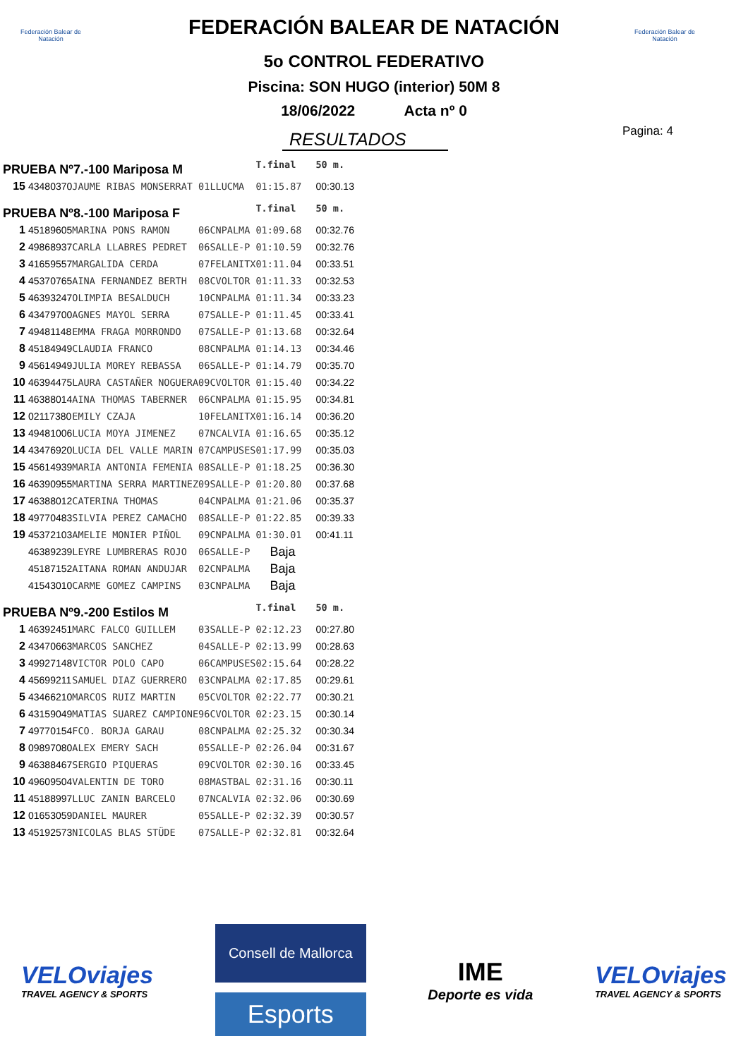Federación Balear de Natación
Federación Balear de Natación
FEDERACIÓN BALEAR DE NATACIÓN
5o CONTROL FEDERATIVO
Piscina: SON HUGO (interior) 50M 8
18/06/2022 Acta nº 0
RESULTADOS
Pagina: 4
| PRUEBA Nº7.-100 Mariposa M | | | | | T.final | 50 m. |
| 15 | 43480370 | JAUME RIBAS MONSERRAT | 01 | LLUCMA | 01:15.87 | 00:30.13 |
| PRUEBA Nº8.-100 Mariposa F | | | | | T.final | 50 m. |
| 1 | 45189605 | MARINA PONS RAMON | 06 | CNPALMA | 01:09.68 | 00:32.76 |
| 2 | 49868937 | CARLA LLABRES PEDRET | 06 | SALLE-P | 01:10.59 | 00:32.76 |
| 3 | 41659557 | MARGALIDA CERDA | 07 | FELANITX | 01:11.04 | 00:33.51 |
| 4 | 45370765 | AINA FERNANDEZ BERTH | 08 | CVOLTOR | 01:11.33 | 00:32.53 |
| 5 | 46393247 | OLIMPIA BESALDUCH | 10 | CNPALMA | 01:11.34 | 00:33.23 |
| 6 | 43479700 | AGNES MAYOL SERRA | 07 | SALLE-P | 01:11.45 | 00:33.41 |
| 7 | 49481148 | EMMA FRAGA MORRONDO | 07 | SALLE-P | 01:13.68 | 00:32.64 |
| 8 | 45184949 | CLAUDIA FRANCO | 08 | CNPALMA | 01:14.13 | 00:34.46 |
| 9 | 45614949 | JULIA MOREY REBASSA | 06 | SALLE-P | 01:14.79 | 00:35.70 |
| 10 | 46394475 | LAURA CASTAÑER NOGUERA | 09 | CVOLTOR | 01:15.40 | 00:34.22 |
| 11 | 46388014 | AINA THOMAS TABERNER | 06 | CNPALMA | 01:15.95 | 00:34.81 |
| 12 | 02117380 | EMILY CZAJA | 10 | FELANITX | 01:16.14 | 00:36.20 |
| 13 | 49481006 | LUCIA MOYA JIMENEZ | 07 | NCALVIA | 01:16.65 | 00:35.12 |
| 14 | 43476920 | LUCIA DEL VALLE MARIN | 07 | CAMPUSES | 01:17.99 | 00:35.03 |
| 15 | 45614939 | MARIA ANTONIA FEMENIA | 08 | SALLE-P | 01:18.25 | 00:36.30 |
| 16 | 46390955 | MARTINA SERRA MARTINEZ | 09 | SALLE-P | 01:20.80 | 00:37.68 |
| 17 | 46388012 | CATERINA THOMAS | 04 | CNPALMA | 01:21.06 | 00:35.37 |
| 18 | 49770483 | SILVIA PEREZ CAMACHO | 08 | SALLE-P | 01:22.85 | 00:39.33 |
| 19 | 45372103 | AMELIE MONIER PIÑOL | 09 | CNPALMA | 01:30.01 | 00:41.11 |
| | 46389239 | LEYRE LUMBRERAS ROJO | 06 | SALLE-P | Baja | |
| | 45187152 | AITANA ROMAN ANDUJAR | 02 | CNPALMA | Baja | |
| | 41543010 | CARME GOMEZ CAMPINS | 03 | CNPALMA | Baja | |
| PRUEBA Nº9.-200 Estilos M | | | | | T.final | 50 m. |
| 1 | 46392451 | MARC FALCO GUILLEM | 03 | SALLE-P | 02:12.23 | 00:27.80 |
| 2 | 43470663 | MARCOS SANCHEZ | 04 | SALLE-P | 02:13.99 | 00:28.63 |
| 3 | 49927148 | VICTOR POLO CAPO | 06 | CAMPUSES | 02:15.64 | 00:28.22 |
| 4 | 45699211 | SAMUEL DIAZ GUERRERO | 03 | CNPALMA | 02:17.85 | 00:29.61 |
| 5 | 43466210 | MARCOS RUIZ MARTIN | 05 | CVOLTOR | 02:22.77 | 00:30.21 |
| 6 | 43159049 | MATIAS SUAREZ CAMPIONE | 96 | CVOLTOR | 02:23.15 | 00:30.14 |
| 7 | 49770154 | FCO. BORJA GARAU | 08 | CNPALMA | 02:25.32 | 00:30.34 |
| 8 | 09897080 | ALEX EMERY SACH | 05 | SALLE-P | 02:26.04 | 00:31.67 |
| 9 | 46388467 | SERGIO PIQUERAS | 09 | CVOLTOR | 02:30.16 | 00:33.45 |
| 10 | 49609504 | VALENTIN DE TORO | 08 | MASTBAL | 02:31.16 | 00:30.11 |
| 11 | 45188997 | LLUC ZANIN BARCELO | 07 | NCALVIA | 02:32.06 | 00:30.69 |
| 12 | 01653059 | DANIEL MAURER | 05 | SALLE-P | 02:32.39 | 00:30.57 |
| 13 | 45192573 | NICOLAS BLAS STÜDE | 07 | SALLE-P | 02:32.81 | 00:32.64 |
VELOviajes
TRAVEL AGENCY & SPORTS
Consell de Mallorca
Esports
IME
Deporte es vida
VELOviajes
TRAVEL AGENCY & SPORTS